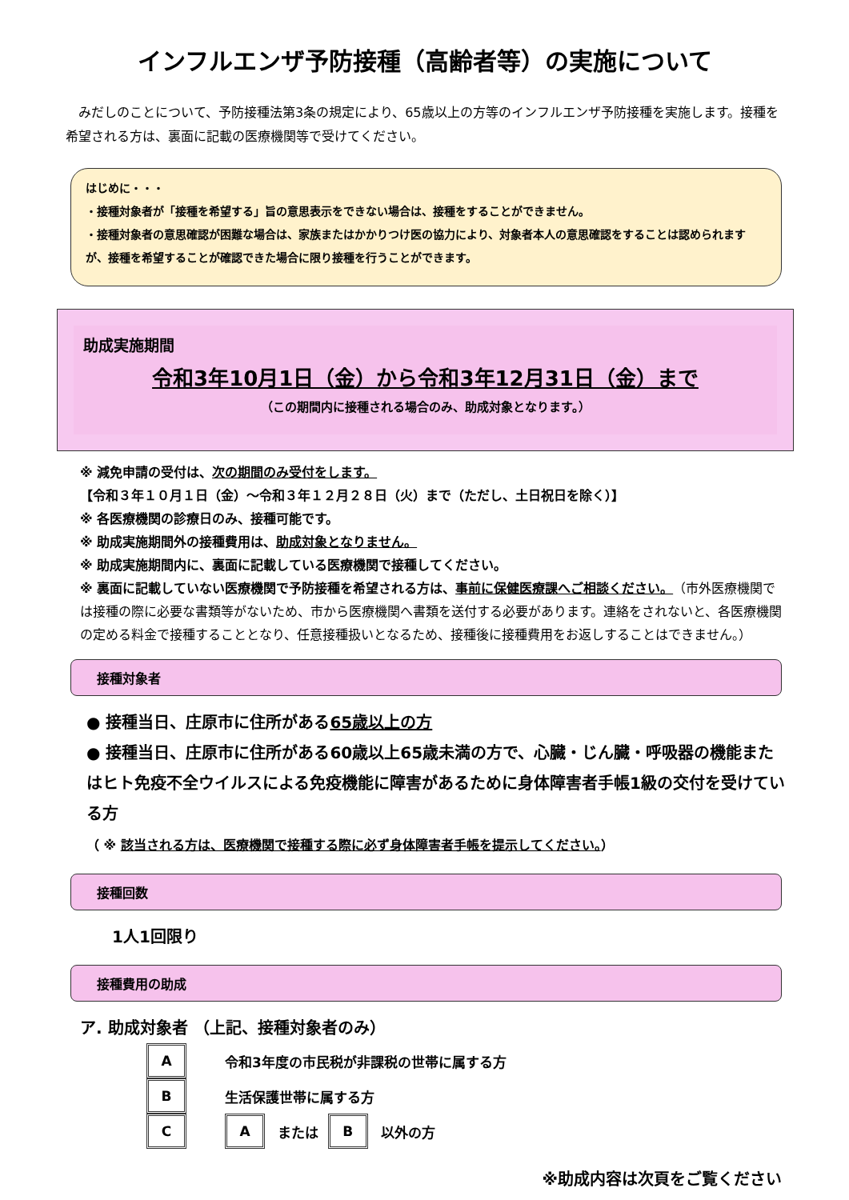インフルエンザ予防接種（高齢者等）の実施について
みだしのことについて、予防接種法第3条の規定により、65歳以上の方等のインフルエンザ予防接種を実施します。接種を希望される方は、裏面に記載の医療機関等で受けてください。
はじめに・・・
・接種対象者が「接種を希望する」旨の意思表示をできない場合は、接種をすることができません。
・接種対象者の意思確認が困難な場合は、家族またはかかりつけ医の協力により、対象者本人の意思確認をすることは認められますが、接種を希望することが確認できた場合に限り接種を行うことができます。
助成実施期間
令和3年10月1日（金）から令和3年12月31日（金）まで
（この期間内に接種される場合のみ、助成対象となります。）
※ 減免申請の受付は、次の期間のみ受付をします。
【令和３年１０月１日（金）～令和３年１２月２８日（火）まで（ただし、土日祝日を除く）】
※ 各医療機関の診療日のみ、接種可能です。
※ 助成実施期間外の接種費用は、助成対象となりません。
※ 助成実施期間内に、裏面に記載している医療機関で接種してください。
※ 裏面に記載していない医療機関で予防接種を希望される方は、事前に保健医療課へご相談ください。（市外医療機関では接種の際に必要な書類等がないため、市から医療機関へ書類を送付する必要があります。連絡をされないと、各医療機関の定める料金で接種することとなり、任意接種扱いとなるため、接種後に接種費用をお返しすることはできません。）
接種対象者
● 接種当日、庄原市に住所がある65歳以上の方
● 接種当日、庄原市に住所がある60歳以上65歳未満の方で、心臓・じん臓・呼吸器の機能またはヒト免疫不全ウイルスによる免疫機能に障害があるために身体障害者手帳1級の交付を受けている方
（ ※ 該当される方は、医療機関で接種する際に必ず身体障害者手帳を提示してください。）
接種回数
1人1回限り
接種費用の助成
ア. 助成対象者 （上記、接種対象者のみ）
A
令和3年度の市民税が非課税の世帯に属する方
B
生活保護世帯に属する方
C A
または
B
以外の方
※助成内容は次頁をご覧ください